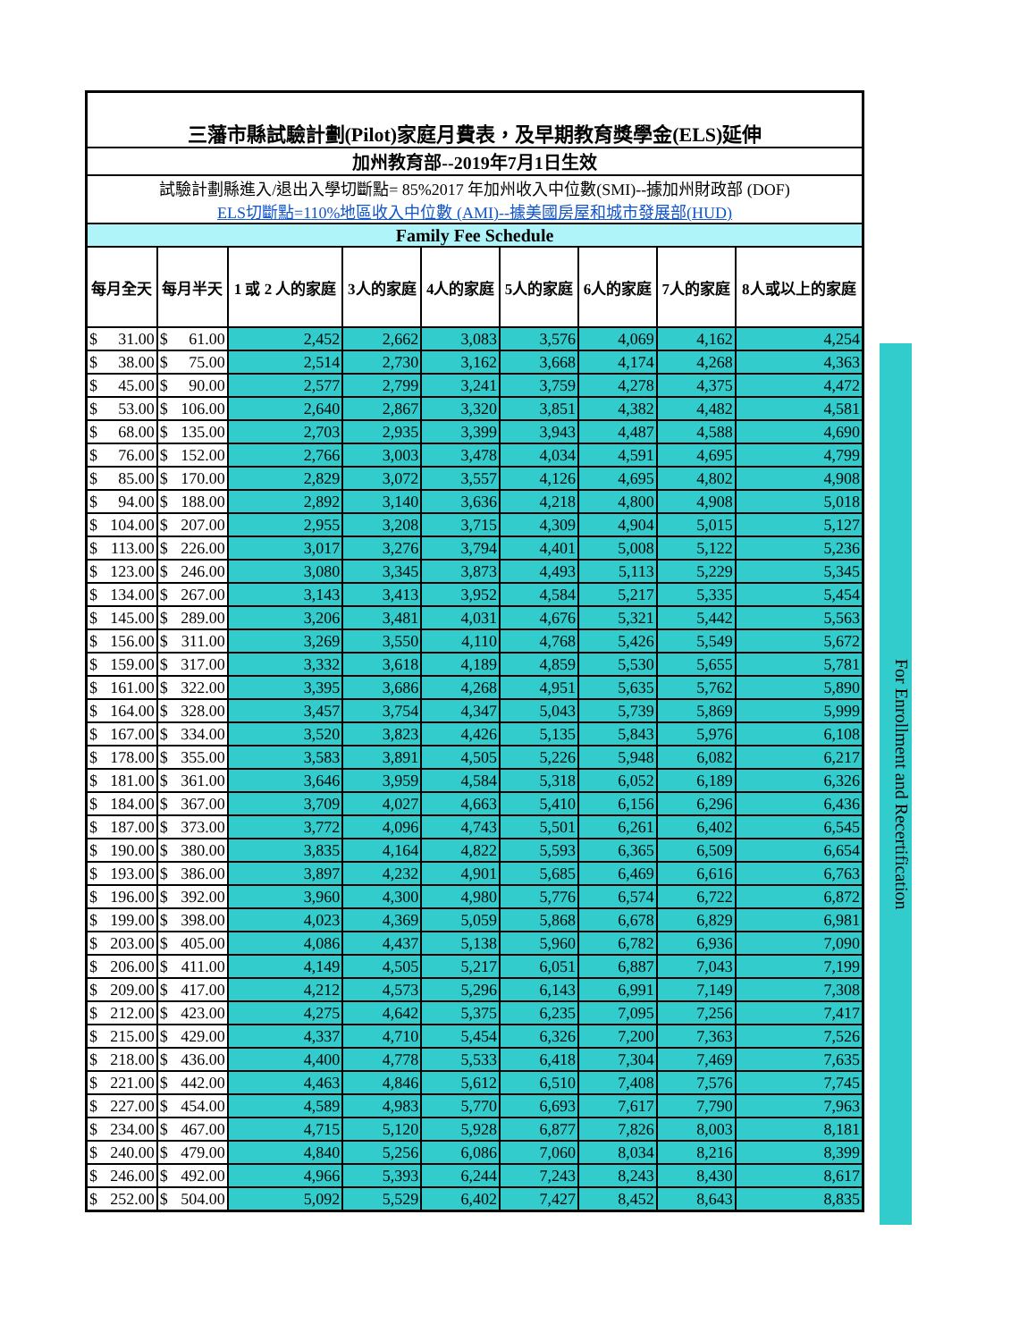| 三藩市縣試驗計劃(Pilot)家庭月費表，及早期教育獎學金(ELS)延伸 | | | | | | | | |
| 加州教育部--2019年7月1日生效 | | | | | | | | |
| 試驗計劃縣進入/退出入學切斷點= 85%2017 年加州收入中位數(SMI)--據加州財政部 (DOF) ELS切斷點=110%地區收入中位數 (AMI)--據美國房屋和城市發展部(HUD) | | | | | | | | |
| Family Fee Schedule | | | | | | | | |
| 每月全天 | 每月半天 | 1 或 2 人的家庭 | 3人的家庭 | 4人的家庭 | 5人的家庭 | 6人的家庭 | 7人的家庭 | 8人或以上的家庭 |
| $ 31.00 | $ 61.00 | 2,452 | 2,662 | 3,083 | 3,576 | 4,069 | 4,162 | 4,254 |
| $ 38.00 | $ 75.00 | 2,514 | 2,730 | 3,162 | 3,668 | 4,174 | 4,268 | 4,363 |
| $ 45.00 | $ 90.00 | 2,577 | 2,799 | 3,241 | 3,759 | 4,278 | 4,375 | 4,472 |
| $ 53.00 | $ 106.00 | 2,640 | 2,867 | 3,320 | 3,851 | 4,382 | 4,482 | 4,581 |
| $ 68.00 | $ 135.00 | 2,703 | 2,935 | 3,399 | 3,943 | 4,487 | 4,588 | 4,690 |
| $ 76.00 | $ 152.00 | 2,766 | 3,003 | 3,478 | 4,034 | 4,591 | 4,695 | 4,799 |
| $ 85.00 | $ 170.00 | 2,829 | 3,072 | 3,557 | 4,126 | 4,695 | 4,802 | 4,908 |
| $ 94.00 | $ 188.00 | 2,892 | 3,140 | 3,636 | 4,218 | 4,800 | 4,908 | 5,018 |
| $ 104.00 | $ 207.00 | 2,955 | 3,208 | 3,715 | 4,309 | 4,904 | 5,015 | 5,127 |
| $ 113.00 | $ 226.00 | 3,017 | 3,276 | 3,794 | 4,401 | 5,008 | 5,122 | 5,236 |
| $ 123.00 | $ 246.00 | 3,080 | 3,345 | 3,873 | 4,493 | 5,113 | 5,229 | 5,345 |
| $ 134.00 | $ 267.00 | 3,143 | 3,413 | 3,952 | 4,584 | 5,217 | 5,335 | 5,454 |
| $ 145.00 | $ 289.00 | 3,206 | 3,481 | 4,031 | 4,676 | 5,321 | 5,442 | 5,563 |
| $ 156.00 | $ 311.00 | 3,269 | 3,550 | 4,110 | 4,768 | 5,426 | 5,549 | 5,672 |
| $ 159.00 | $ 317.00 | 3,332 | 3,618 | 4,189 | 4,859 | 5,530 | 5,655 | 5,781 |
| $ 161.00 | $ 322.00 | 3,395 | 3,686 | 4,268 | 4,951 | 5,635 | 5,762 | 5,890 |
| $ 164.00 | $ 328.00 | 3,457 | 3,754 | 4,347 | 5,043 | 5,739 | 5,869 | 5,999 |
| $ 167.00 | $ 334.00 | 3,520 | 3,823 | 4,426 | 5,135 | 5,843 | 5,976 | 6,108 |
| $ 178.00 | $ 355.00 | 3,583 | 3,891 | 4,505 | 5,226 | 5,948 | 6,082 | 6,217 |
| $ 181.00 | $ 361.00 | 3,646 | 3,959 | 4,584 | 5,318 | 6,052 | 6,189 | 6,326 |
| $ 184.00 | $ 367.00 | 3,709 | 4,027 | 4,663 | 5,410 | 6,156 | 6,296 | 6,436 |
| $ 187.00 | $ 373.00 | 3,772 | 4,096 | 4,743 | 5,501 | 6,261 | 6,402 | 6,545 |
| $ 190.00 | $ 380.00 | 3,835 | 4,164 | 4,822 | 5,593 | 6,365 | 6,509 | 6,654 |
| $ 193.00 | $ 386.00 | 3,897 | 4,232 | 4,901 | 5,685 | 6,469 | 6,616 | 6,763 |
| $ 196.00 | $ 392.00 | 3,960 | 4,300 | 4,980 | 5,776 | 6,574 | 6,722 | 6,872 |
| $ 199.00 | $ 398.00 | 4,023 | 4,369 | 5,059 | 5,868 | 6,678 | 6,829 | 6,981 |
| $ 203.00 | $ 405.00 | 4,086 | 4,437 | 5,138 | 5,960 | 6,782 | 6,936 | 7,090 |
| $ 206.00 | $ 411.00 | 4,149 | 4,505 | 5,217 | 6,051 | 6,887 | 7,043 | 7,199 |
| $ 209.00 | $ 417.00 | 4,212 | 4,573 | 5,296 | 6,143 | 6,991 | 7,149 | 7,308 |
| $ 212.00 | $ 423.00 | 4,275 | 4,642 | 5,375 | 6,235 | 7,095 | 7,256 | 7,417 |
| $ 215.00 | $ 429.00 | 4,337 | 4,710 | 5,454 | 6,326 | 7,200 | 7,363 | 7,526 |
| $ 218.00 | $ 436.00 | 4,400 | 4,778 | 5,533 | 6,418 | 7,304 | 7,469 | 7,635 |
| $ 221.00 | $ 442.00 | 4,463 | 4,846 | 5,612 | 6,510 | 7,408 | 7,576 | 7,745 |
| $ 227.00 | $ 454.00 | 4,589 | 4,983 | 5,770 | 6,693 | 7,617 | 7,790 | 7,963 |
| $ 234.00 | $ 467.00 | 4,715 | 5,120 | 5,928 | 6,877 | 7,826 | 8,003 | 8,181 |
| $ 240.00 | $ 479.00 | 4,840 | 5,256 | 6,086 | 7,060 | 8,034 | 8,216 | 8,399 |
| $ 246.00 | $ 492.00 | 4,966 | 5,393 | 6,244 | 7,243 | 8,243 | 8,430 | 8,617 |
| $ 252.00 | $ 504.00 | 5,092 | 5,529 | 6,402 | 7,427 | 8,452 | 8,643 | 8,835 |
For Enrollment and Recertification